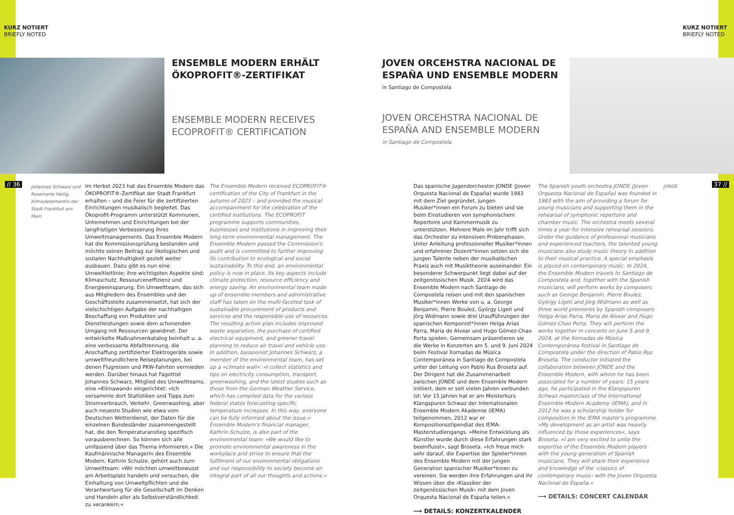KURZ NOTIERT
BRIEFLY NOTED
KURZ NOTIERT
BRIEFLY NOTED
// 36 37 //
ENSEMBLE MODERN ERHÄLT ÖKOPROFIT®-ZERTIFIKAT
ENSEMBLE MODERN RECEIVES ECOPROFIT® CERTIFICATION
Johannes Schwarz und Rosemarie Heilig, Klimadezernentin der Stadt Frankfurt am Main
Im Herbst 2023 hat das Ensemble Modern das ÖKOPROFIT®-Zertifikat der Stadt Frankfurt erhalten – und die Feier für die zertifizierten Einrichtungen musikalisch begleitet. Das Ökoprofit-Programm unterstützt Kommunen, Unternehmen und Einrichtungen bei der langfristigen Verbesserung ihres Umweltmanagements. Das Ensemble Modern hat die Kommissionsprüfung bestanden und möchte seinen Beitrag zur ökologischen und sozialen Nachhaltigkeit gezielt weiter ausbauen. Dazu gibt es nun eine Umweltleitlinie; ihre wichtigsten Aspekte sind: Klimaschutz, Ressourceneffizienz und Energieeinsparung. Ein Umweltteam, das sich aus Mitgliedern des Ensembles und der Geschäftsstelle zusammensetzt, hat sich der vielschichtigen Aufgabe der nachhaltigen Beschaffung von Produkten und Dienstleistungen sowie dem schonenden Umgang mit Ressourcen gewidmet. Der entwickelte Maßnahmenkatalog beinhalt u. a. eine verbesserte Abfalltrennung, die Anschaffung zertifizierter Elektrogeräte sowie umweltfreundlichere Reiseplanungen, bei denen Flugreisen und PKW-Fahrten vermieden werden. Darüber hinaus hat Fagottist Johannes Schwarz, Mitglied des Umweltteams, eine »Klimawand« eingerichtet: »Ich versammle dort Statistiken und Tipps zum Stromverbrauch, Verkehr, Greenwashing, aber auch neueste Studien wie etwa vom Deutschen Wetterdienst, der Daten für die einzelnen Bundesländer zusammengestellt hat, die den Temperaturanstieg spezifisch vorausberechnen. So können sich alle umfassend über das Thema informieren.« Die Kaufmännische Managerin des Ensemble Modern, Kathrin Schulze, gehört auch zum Umweltteam: »Wir möchten umweltbewusst am Arbeitsplatz handeln und versuchen, die Einhaltung von Umweltpflichten und die Verantwortung für die Gesellschaft im Denken und Handeln aller als Selbstverständlichkeit zu verankern.«
The Ensemble Modern received ECOPROFIT® certification of the City of Frankfurt in the autumn of 2023 – and provided the musical accompaniment for the celebration of the certified institutions. The ECOPROFIT programme supports communities, businesses and institutions in improving their long-term environmental management. The Ensemble Modern passed the Commission's audit and is committed to further improving its contribution to ecological and social sustainability. To this end, an environmental policy is now in place. Its key aspects include climate protection, resource efficiency and energy saving. An environmental team made up of ensemble members and administrative staff has taken on the multi-faceted task of sustainable procurement of products and services and the responsible use of resources. The resulting action plan includes improved waste separation, the purchase of certified electrical equipment, and greener travel planning to reduce air travel and vehicle use. In addition, bassoonist Johannes Schwarz, a member of the environmental team, has set up a »climate wall«: »I collect statistics and tips on electricity consumption, transport, greenwashing, and the latest studies such as those from the German Weather Service, which has compiled data for the various federal states forecasting specific temperature increases. In this way, everyone can be fully informed about the issue.« Ensemble Modern's financial manager, Kathrin Schulze, is also part of the environmental team: »We would like to promote environmental awareness in the workplace and strive to ensure that the fulfilment of our environmental obligations and our responsibility to society become an integral part of all our thoughts and actions.«
JOVEN ORCEHSTRA NACIONAL DE ESPAÑA UND ENSEMBLE MODERN
in Santiago de Compostela
JOVEN ORCEHSTRA NACIONAL DE ESPAÑA AND ENSEMBLE MODERN
in Santiago de Compostela
Das spanische Jugendorchester JONDE (Joven Orquesta Nacional de España) wurde 1983 mit dem Ziel gegründet, jungen Musiker*innen ein Forum zu bieten und sie beim Einstudieren von symphonischem Repertoire und Kammermusik zu unterstützen. Mehrere Male im Jahr trifft sich das Orchester zu intensiven Probenphasen. Unter Anleitung professioneller Musiker*innen und erfahrener Dozent*innen setzen sich die jungen Talente neben der musikalischen Praxis auch mit Musiktheorie auseinander. Ein besonderer Schwerpunkt liegt dabei auf der zeitgenössischen Musik. 2024 wird das Ensemble Modern nach Santiago de Compostela reisen und mit den spanischen Musiker*innen Werke von u. a. George Benjamin, Pierre Boulez, György Ligeti und Jörg Widmann sowie drei Uraufführungen der spanischen Komponist*innen Helga Arias Parra, Maria de Alvear und Hugo Gómez-Chao Porta spielen. Gemeinsam präsentieren sie die Werke in Konzerten am 5. und 9. Juni 2024 beim Festival Xornadas de Música Contemporánea in Santiago de Compostela unter der Leitung von Pablo Rus Broseta auf. Der Dirigent hat die Zusammenarbeit zwischen JONDE und dem Ensemble Modern initiiert, dem er seit vielen Jahren verbunden ist: Vor 15 Jahren hat er am Meisterkurs Klangspuren Schwaz der Internationalen Ensemble Modern Akademie (IEMA) teilgenommen, 2012 war er Kompositionsstipendiat des IEMA-Masterstudiengangs. »Meine Entwicklung als Künstler wurde durch diese Erfahrungen stark beeinflusst«, sagt Broseta. »Ich freue mich sehr darauf, die Expertise der Spieler*innen des Ensemble Modern mit der jungen Generation spanischer Musiker*innen zu vereinen. Sie werden ihre Erfahrungen und ihr Wissen über die ›Klassiker der zeitgenössischen Musik‹ mit dem Joven Orquesta Nacional de España teilen.«
⟶ DETAILS: KONZERTKALENDER
The Spanish youth orchestra JONDE (Joven Orquesta Nacional de España) was founded in 1983 with the aim of providing a forum for young musicians and supporting them in the rehearsal of symphonic repertoire and chamber music. The orchestra meets several times a year for intensive rehearsal sessions. Under the guidance of professional musicians and experienced teachers, the talented young musicians also study music theory in addition to their musical practice. A special emphasis is placed on contemporary music. In 2024, the Ensemble Modern travels to Santiago de Compostela and, together with the Spanish musicians, will perform works by composers such as George Benjamin, Pierre Boulez, György Ligeti and Jörg Widmann as well as three world premieres by Spanish composers Helga Arias Parra, Maria de Alvear and Hugo Gómez-Chao Porta. They will perform the works together in concerts on June 5 and 9, 2024, at the Xornadas de Música Contemporánea festival in Santiago de Compostela under the direction of Pablo Rus Broseta. The conductor initiated the collaboration between JONDE and the Ensemble Modern, with whom he has been associated for a number of years: 15 years ago, he participated in the Klangspuren Schwaz masterclass of the International Ensemble Modern Academy (IEMA), and in 2012 he was a scholarship holder for composition in the IEMA master's programme. »My development as an artist was heavily influenced by those experiences«, says Broseta. »I am very excited to unite the expertise of the Ensemble Modern players with the young generation of Spanish musicians. They will share their experience and knowledge of the ›classics of contemporary music‹ with the Joven Orquesta Nacional de España.«
⟶ DETAILS: CONCERT CALENDAR
JONDE